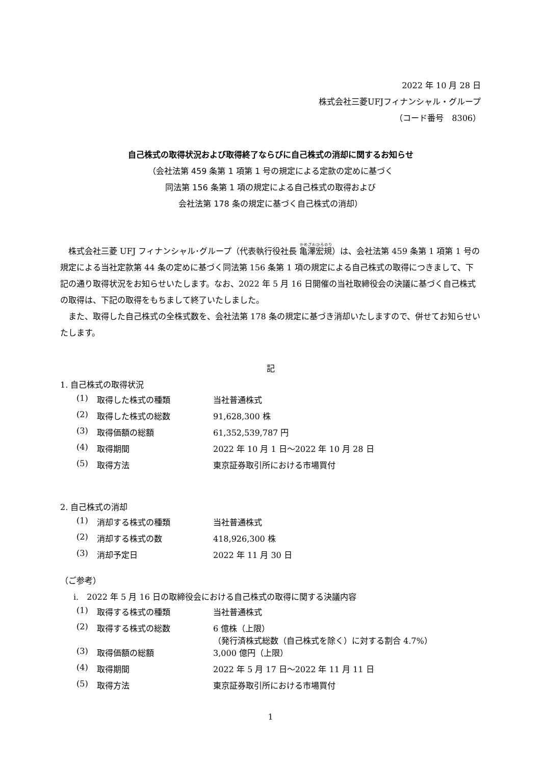2022 年 10 月 28 日
株式会社三菱UFJフィナンシャル・グループ
（コード番号　8306）
自己株式の取得状況および取得終了ならびに自己株式の消却に関するお知らせ
（会社法第 459 条第 1 項第 1 号の規定による定款の定めに基づく
同法第 156 条第 1 項の規定による自己株式の取得および
会社法第 178 条の規定に基づく自己株式の消却）
株式会社三菱 UFJ フィナンシャル･グループ（代表執行役社長 亀澤宏規）は、会社法第 459 条第 1 項第 1 号の規定による当社定款第 44 条の定めに基づく同法第 156 条第 1 項の規定による自己株式の取得につきまして、下記の通り取得状況をお知らせいたします。なお、2022 年 5 月 16 日開催の当社取締役会の決議に基づく自己株式の取得は、下記の取得をもちまして終了いたしました。
また、取得した自己株式の全株式数を、会社法第 178 条の規定に基づき消却いたしますので、併せてお知らせいたします。
記
1. 自己株式の取得状況
| (1) | 取得した株式の種類 | 当社普通株式 |
| (2) | 取得した株式の総数 | 91,628,300 株 |
| (3) | 取得価額の総額 | 61,352,539,787 円 |
| (4) | 取得期間 | 2022 年 10 月 1 日～2022 年 10 月 28 日 |
| (5) | 取得方法 | 東京証券取引所における市場買付 |
2. 自己株式の消却
| (1) | 消却する株式の種類 | 当社普通株式 |
| (2) | 消却する株式の数 | 418,926,300 株 |
| (3) | 消却予定日 | 2022 年 11 月 30 日 |
（ご参考）
i.　2022 年 5 月 16 日の取締役会における自己株式の取得に関する決議内容
| (1) | 取得する株式の種類 | 当社普通株式 |
| (2) | 取得する株式の総数 | 6 億株（上限） （発行済株式総数（自己株式を除く）に対する割合 4.7%） |
| (3) | 取得価額の総額 | 3,000 億円（上限） |
| (4) | 取得期間 | 2022 年 5 月 17 日～2022 年 11 月 11 日 |
| (5) | 取得方法 | 東京証券取引所における市場買付 |
1